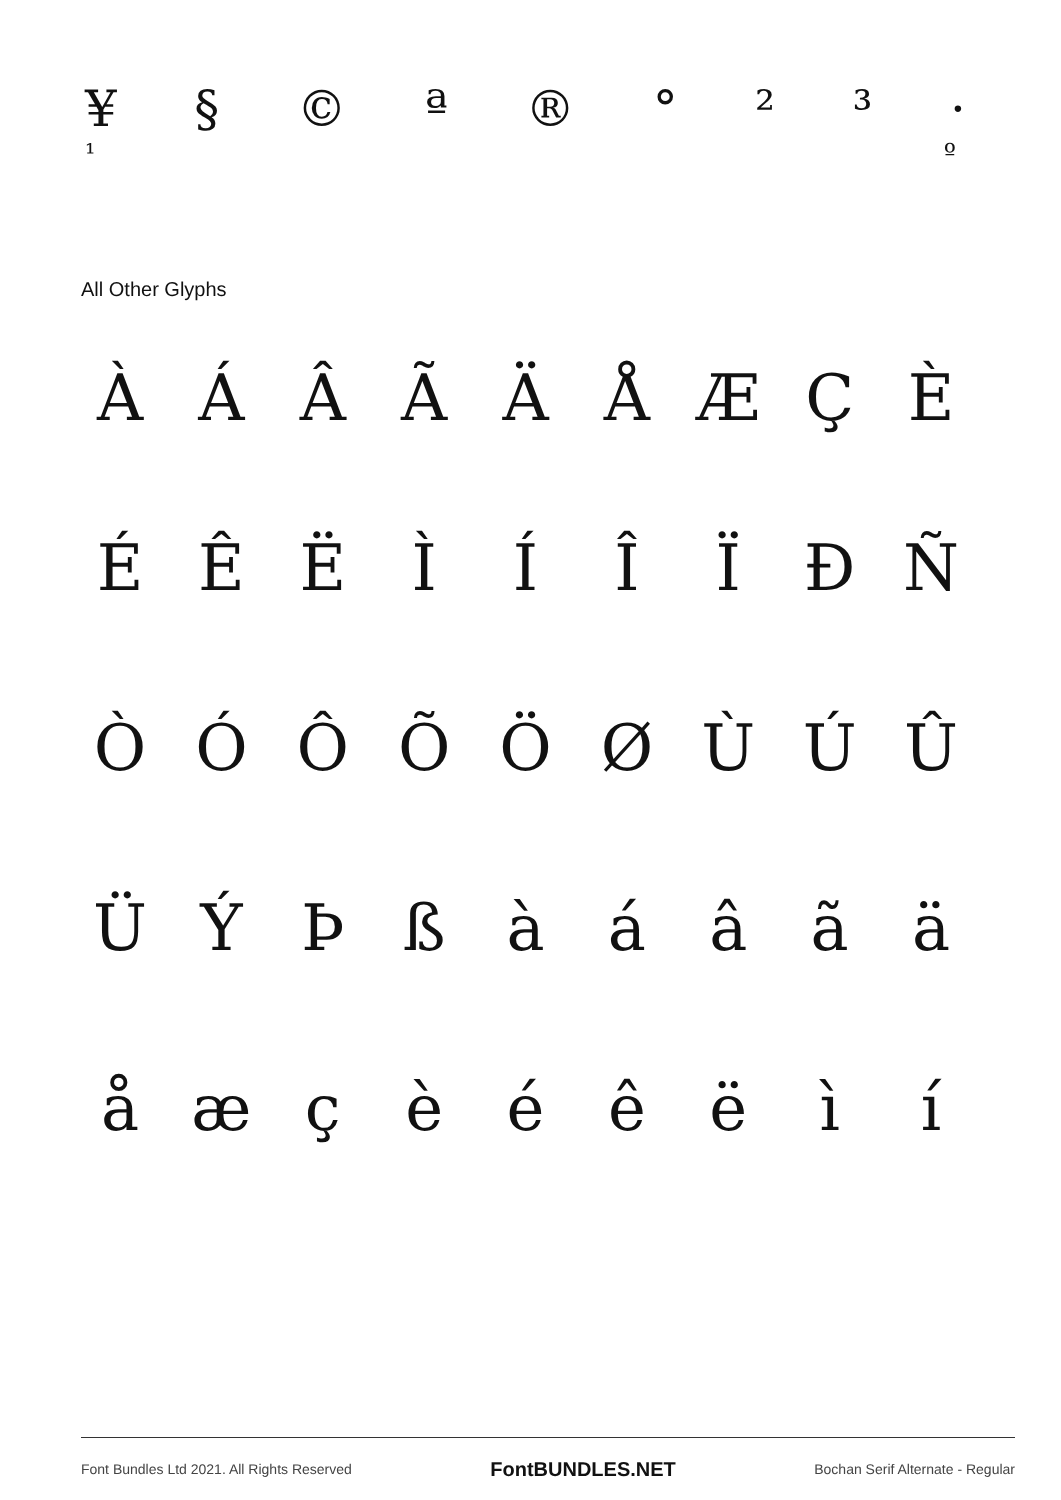¥ § © ª ® ° ²³ ·
¹ º
All Other Glyphs
ÀÁÂÃÄÅÆÇÈ
ÉÊËÌÍÎÏÐÑ
ÒÓÔÕÖØÙÚÛ
ÜÝÞßàáâãä
åæçèéêëìí
Font Bundles Ltd 2021. All Rights Reserved FontBUNDLES.NET Bochan Serif Alternate - Regular